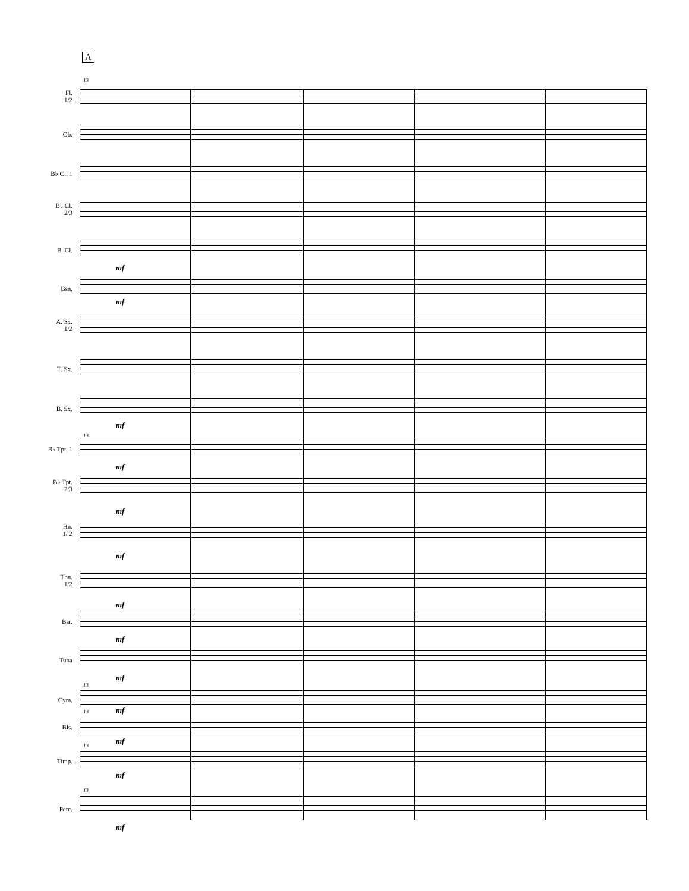A
13
Fl.
1/2
Ob.
B♭ Cl. 1
B♭ Cl.
2/3
B. Cl.
mf
Bsn.
mf
A. Sx.
1/2
T. Sx.
B. Sx.
mf
13
B♭ Tpt. 1
mf
B♭ Tpt.
2/3
mf
Hn.
1/ 2
mf
Tbn.
1/2
mf
Bar.
mf
Tuba
mf
13
Cym.
mf
13
Bls.
mf
13
Timp.
mf
13
Perc.
mf